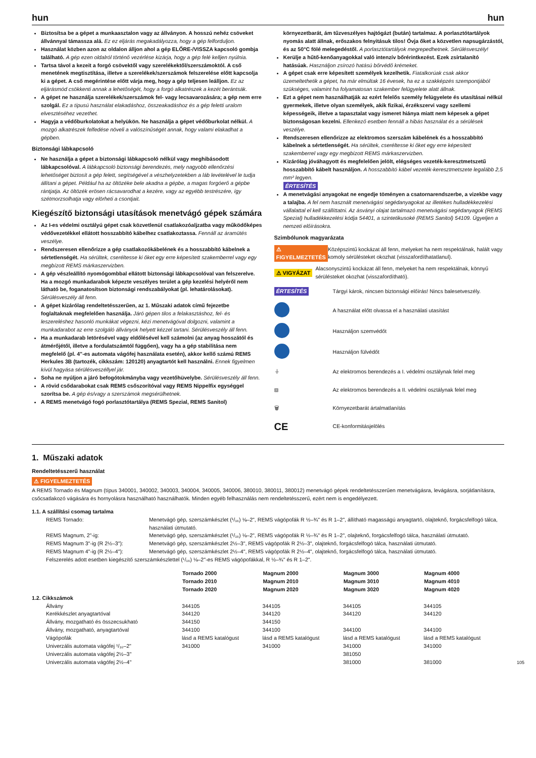hun hun
Biztosítsa be a gépet a munkaasztalon vagy az állványon. A hosszú nehéz csöveket állvánnyal támassza alá. Ez ez eljárás megakadályozza, hogy a gép felforduljon.
Használat közben azon az oldalon álljon ahol a gép ELŐRE-/VISSZA kapcsoló gombja található. A gép ezen oldalról történő vezérlése kizárja, hogy a gép felé kelljen nyúlnia.
Tartsa távol a kezeit a forgó csövektől vagy szerelékektől/szerszámoktól. A cső menetének megtisztítása, illetve a szerelékek/szerszámok felszerelése előtt kapcsolja ki a gépet. A cső megérintése előtt várja meg, hogy a gép teljesen leálljon. Ez az eljárásmód csökkenti annak a lehetőségét, hogy a forgó alkatrészek a kezét berántsák.
A gépet ne használja szerelékek/szerszámok fel- vagy lecsavarozására; a gép nem erre szolgál. Ez a típusú használat elakadáshoz, összeakadáshoz és a gép feletti uralom elvesztéséhez vezethet.
Hagyja a védőburkolatokat a helyükön. Ne használja a gépet védőburkolat nélkül. A mozgó alkatrészek felfedése növeli a valószínűségét annak, hogy valami elakadhat a gépben.
Biztonsági lábkapcsoló
Ne használja a gépet a biztonsági lábkapcsoló nélkül vagy meghibásodott lábkapcsolóval. A lábkapcsoló biztonsági berendezés, mely nagyobb ellenőrzési lehetőséget biztosít a gép felett, segítségével a vészhelyzetekben a láb levételével le tudja állítani a gépet. Például ha az öltözéke bele akadna a gépbe, a magas forgóerő a gépbe rántjatja. Az öltözék erösen rácsavarodhat a kezére, vagy az egyébb testrészére, így szétmorzsolhatja vagy elörheti a csontjait.
Kiegészítő biztonsági utasítások menetvágó gépek számára
Az I-es védelmi osztályú gépet csak közvetlenül csatlakozóaljzatba vagy működőképes védővezetékkel ellátott hosszabbító kábelhez csatlakoztassa. Fennáll az áramütés veszélye.
Rendszeresen ellenőrizze a gép csatlakozókábelének és a hosszabbító kábelnek a sértetlenségét. Ha sérültek, cseréltesse ki őket egy erre képesített szakemberrel vagy egy megbízott REMS márkaszervizben.
A gép vészleállító nyomógombbal ellátott biztonsági lábkapcsolóval van felszerelve. Ha a mozgó munkadarabok képezte veszélyes terület a gép kezelési helyéről nem látható be, foganatosítson biztonsági rendszabályokat (pl. lehatárolásokat). Sérülésveszély áll fenn.
A gépet kizárólag rendeltetésszerűen, az 1. Műszaki adatok című fejezetbe foglaltaknak megfelelően használja. Járó gépen tilos a felakasztáshoz, fel- és leszereléshez hasonló munkákat végezni, kézi menetvágóval dolgozni, valamint a munkadarabot az erre szolgáló állványok helyett kézzel tartani. Sérülésveszély áll fenn.
Ha a munkadarab letörésével vagy eldőlésével kell számolni (az anyag hosszától és átmérőjétől, illetve a fordulatszámtól függően), vagy ha a gép stabilitása nem megfelelő (pl. 4"-es automata vágófej használata esetén), akkor kellő számú REMS Herkules 3B (tartozék, cikkszám: 120120) anyagtartót kell használni. Ennek figyelmen kívül hagyása sérülésveszéllyel jár.
Soha ne nyúljon a járó befogótokmányba vagy vezetőhüvelybe. Sérülésveszély áll fenn.
A rövid csődarabokat csak REMS csőszorítóval vagy REMS Nippelfix egységgel szorítsa be. A gép és/vagy a szerszámok megsérülhetnek.
A REMS menetvágó fogó porlasztótartálya (REMS Spezial, REMS Sanitol)
környezetbarát, ám tűzveszélyes hajtógázt (bután) tartalmaz. A porlasztótartályok nyomás alatt állnak, erőszakos felnyitásuk tilos! Óvja őket a közvetlen napsugárzástól, és az 50°C fölé melegedéstől. A porlasztótartályok megrepedhetnek. Sérülésveszély!
Kerülje a hűtő-kenőanyagokkal való intenzív bőrérintkezést. Ezek zsírtalanító hatásúak. Használjon zsírozó hatású bőrvédő krémeket.
A gépet csak erre képesített személyek kezelhetik. Fiatalkorúak csak akkor üzemeltethetik a gépet, ha már elmúltak 16 évesek, ha ez a szakképzés szempontjából szükséges, valamint ha folyamatosan szakember felügyelete alatt állnak.
Ezt a gépet nem használhatják az ezért felelős személy felügyelete és utasításai nélkül gyermekek, illetve olyan személyek, akik fizikai, érzékszervi vagy szellemi képességeik, illetve a tapasztalat vagy ismeret hiánya miatt nem képesek a gépet biztonságosan kezelni. Ellenkező esetben fennáll a hibás használat és a sérülések veszélye.
Rendszeresen ellenőrizze az elektromos szerszám kábelének és a hosszabbító kábelnek a sértetlenségét. Ha sérültek, cseréltesse ki őket egy erre képesített szakemberrel vagy egy megbízott REMS márkaszervizben.
Kizárólag jóváhagyott és megfelelően jelölt, elégséges vezeték-keresztmetszetű hosszabbító kábelt használjon. A hosszabbító kábel vezeték-keresztmetszete legalább 2,5 mm² legyen.
ÉRTESÍTÉS
A menetvágási anyagokat ne engedje töményen a csatornarendszerbe, a vizekbe vagy a talajba. A fel nem használt menetvágási segédanyagokat az illetékes hulladékkezelési vállalattal el kell szállíttatni. Az ásványi olajat tartalmazó menetvágási segédanyagok (REMS Spezial) hulladékkezelési kódja 54401, a szintetikusoké (REMS Sanitol) 54109. Ügyeljen a nemzeti előírásokra.
Szimbólunok magyarázata
⚠ FIGYELMEZTETÉS
Középszintű kockázat áll fenn, melyeket ha nem respektálnak, halált vagy komoly sérülésteket okozhat (visszafordíthatatlanul).
⚠ VIGYÁZAT
Alacsonyszintű kockázat áll fenn, melyeket ha nem respektálnak, könnyű sérülésteket okozhat (visszafordítható).
ÉRTESÍTÉS
Tárgyi károk, nincsen biztonsági előírás! Nincs balesetveszély.
A használat előtt olvassa el a használati utasítást
Használjon szemvédőt
Használjon fülvédőt
⏚
Az elektromos berendezés a I. védelmi osztálynak felel meg
⧈
Az elektromos berendezés a II. védelmi osztálynak felel meg
🗑 Környezetbarát ártalmatlanítás
CE
CE-konformitásjelölés
1. Műszaki adatok
Rendeltetésszerű használat
⚠ FIGYELMEZTETÉS
A REMS Tornado és Magnum (típus 340001, 340002, 340003, 340004, 340005, 340006, 380010, 380011, 380012) menetvágó gépek rendeltetésszerűen menetvágásra, levágásra, sorjátlanításra, csőcsatlakozó vágására és hornyolásra használható használhatók. Minden egyéb felhasználás nem rendeltetésszerű, ezért nem is engedélyezett.
| 1.1. A szállítási csomag tartalma | |
| REMS Tornado: | Menetvágó gép, szerszámkészlet (¹/₁₆) ⅛–2", REMS vágópofák R ½–¾" és R 1–2", állítható magasságú anyagtartó, olajteknő, forgácsfelfogó tálca, használati útmutató. |
| REMS Magnum, 2"-ig: | Menetvágó gép, szerszámkészlet (¹/₁₆) ⅛–2", REMS vágópofák R ½–¾" és R 1–2", olajteknő, forgácsfelfogó tálca, használati útmutató. |
| REMS Magnum 3"-ig (R 2½–3"): | Menetvágó gép, szerszámkészlet 2½–3", REMS vágópofák R 2½–3", olajteknő, forgácsfelfogó tálca, használati útmutató. |
| REMS Magnum 4"-ig (R 2½–4"): | Menetvágó gép, szerszámkészlet 2½–4", REMS vágópofák R 2½–4", olajteknő, forgácsfelfogó tálca, használati útmutató. |
| Felszerelés adott esetben kiegészítő szerszámkészlettel (¹/₁₆) ⅛–2"-es REMS vágópofákkal, R ½–¾" és R 1–2". | |
| | Tornado 2000 Tornado 2010 Tornado 2020 | Magnum 2000 Magnum 2010 Magnum 2020 | Magnum 3000 Magnum 3010 Magnum 3020 | Magnum 4000 Magnum 4010 Magnum 4020 |
| --- | --- | --- | --- | --- |
| 1.2. Cikkszámok | | | | |
| Állvány | 344105 | 344105 | 344105 | 344105 |
| Kerékkészlet anyagtartóval | 344120 | 344120 | 344120 | 344120 |
| Állvány, mozgatható és összecsukható | 344150 | 344150 | | |
| Állvány, mozgatható, anyagtartóval | 344100 | 344100 | 344100 | 344100 |
| Vágópofák | lásd a REMS katalógust | lásd a REMS katalógust | lásd a REMS katalógust | lásd a REMS katalógust |
| Univerzális automata vágófej ¹/₁₆–2" | 341000 | 341000 | 341000 | 341000 |
| Univerzális automata vágófej 2½–3" | | | 381050 | |
| Univerzális automata vágófej 2½–4" | | | 381000 | 381000 |
105